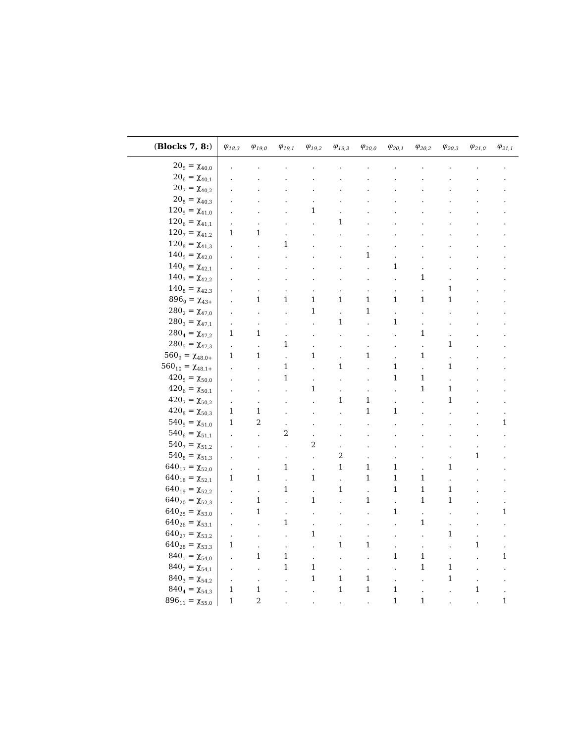| ( Blocks 7, 8: ) | φ<sub>18,3</sub> | φ<sub>19,0</sub> | φ<sub>19,1</sub> | φ<sub>19,2</sub> | φ<sub>19,3</sub> | φ<sub>20,0</sub> | φ<sub>20,1</sub> | φ<sub>20,2</sub> | φ<sub>20,3</sub> | φ<sub>21,0</sub> | φ<sub>21,1</sub> |
| --- | --- | --- | --- | --- | --- | --- | --- | --- | --- | --- | --- |
| 20<sub>5</sub> = χ<sub>40,0</sub> | . | . | . | . | . | . | . | . | . | . | . |
| 20<sub>6</sub> = χ<sub>40,1</sub> | . | . | . | . | . | . | . | . | . | . | . |
| 20<sub>7</sub> = χ<sub>40,2</sub> | . | . | . | . | . | . | . | . | . | . | . |
| 20<sub>8</sub> = χ<sub>40,3</sub> | . | . | . | . | . | . | . | . | . | . | . |
| 120<sub>5</sub> = χ<sub>41,0</sub> | . | . | . | 1 | . | . | . | . | . | . | . |
| 120<sub>6</sub> = χ<sub>41,1</sub> | . | . | . | . | 1 | . | . | . | . | . | . |
| 120<sub>7</sub> = χ<sub>41,2</sub> | 1 | 1 | . | . | . | . | . | . | . | . | . |
| 120<sub>8</sub> = χ<sub>41,3</sub> | . | . | 1 | . | . | . | . | . | . | . | . |
| 140<sub>5</sub> = χ<sub>42,0</sub> | . | . | . | . | . | 1 | . | . | . | . | . |
| 140<sub>6</sub> = χ<sub>42,1</sub> | . | . | . | . | . | . | 1 | . | . | . | . |
| 140<sub>7</sub> = χ<sub>42,2</sub> | . | . | . | . | . | . | . | 1 | . | . | . |
| 140<sub>8</sub> = χ<sub>42,3</sub> | . | . | . | . | . | . | . | . | 1 | . | . |
| 896<sub>9</sub> = χ<sub>43+</sub> | . | 1 | 1 | 1 | 1 | 1 | 1 | 1 | 1 | . | . |
| 280<sub>2</sub> = χ<sub>47,0</sub> | . | . | . | 1 | . | 1 | . | . | . | . | . |
| 280<sub>3</sub> = χ<sub>47,1</sub> | . | . | . | . | 1 | . | 1 | . | . | . | . |
| 280<sub>4</sub> = χ<sub>47,2</sub> | 1 | 1 | . | . | . | . | . | 1 | . | . | . |
| 280<sub>5</sub> = χ<sub>47,3</sub> | . | . | 1 | . | . | . | . | . | 1 | . | . |
| 560<sub>9</sub> = χ<sub>48,0+</sub> | 1 | 1 | . | 1 | . | 1 | . | 1 | . | . | . |
| 560<sub>10</sub> = χ<sub>48,1+</sub> | . | . | 1 | . | 1 | . | 1 | . | 1 | . | . |
| 420<sub>5</sub> = χ<sub>50,0</sub> | . | . | 1 | . | . | . | 1 | 1 | . | . | . |
| 420<sub>6</sub> = χ<sub>50,1</sub> | . | . | . | 1 | . | . | . | 1 | 1 | . | . |
| 420<sub>7</sub> = χ<sub>50,2</sub> | . | . | . | . | 1 | 1 | . | . | 1 | . | . |
| 420<sub>8</sub> = χ<sub>50,3</sub> | 1 | 1 | . | . | . | 1 | 1 | . | . | . | . |
| 540<sub>5</sub> = χ<sub>51,0</sub> | 1 | 2 | . | . | . | . | . | . | . | . | 1 |
| 540<sub>6</sub> = χ<sub>51,1</sub> | . | . | 2 | . | . | . | . | . | . | . | . |
| 540<sub>7</sub> = χ<sub>51,2</sub> | . | . | . | 2 | . | . | . | . | . | . | . |
| 540<sub>8</sub> = χ<sub>51,3</sub> | . | . | . | . | 2 | . | . | . | . | 1 | . |
| 640<sub>17</sub> = χ<sub>52,0</sub> | . | . | 1 | . | 1 | 1 | 1 | . | 1 | . | . |
| 640<sub>18</sub> = χ<sub>52,1</sub> | 1 | 1 | . | 1 | . | 1 | 1 | 1 | . | . | . |
| 640<sub>19</sub> = χ<sub>52,2</sub> | . | . | 1 | . | 1 | . | 1 | 1 | 1 | . | . |
| 640<sub>20</sub> = χ<sub>52,3</sub> | . | 1 | . | 1 | . | 1 | . | 1 | 1 | . | . |
| 640<sub>25</sub> = χ<sub>53,0</sub> | . | 1 | . | . | . | . | 1 | . | . | . | 1 |
| 640<sub>26</sub> = χ<sub>53,1</sub> | . | . | 1 | . | . | . | . | 1 | . | . | . |
| 640<sub>27</sub> = χ<sub>53,2</sub> | . | . | . | 1 | . | . | . | . | 1 | . | . |
| 640<sub>28</sub> = χ<sub>53,3</sub> | 1 | . | . | . | 1 | 1 | . | . | . | 1 | . |
| 840<sub>1</sub> = χ<sub>54,0</sub> | . | 1 | 1 | . | . | . | 1 | 1 | . | . | 1 |
| 840<sub>2</sub> = χ<sub>54,1</sub> | . | . | 1 | 1 | . | . | . | 1 | 1 | . | . |
| 840<sub>3</sub> = χ<sub>54,2</sub> | . | . | . | 1 | 1 | 1 | . | . | 1 | . | . |
| 840<sub>4</sub> = χ<sub>54,3</sub> | 1 | 1 | . | . | 1 | 1 | 1 | . | . | 1 | . |
| 896<sub>11</sub> = χ<sub>55,0</sub> | 1 | 2 | . | . | . | . | 1 | 1 | . | . | 1 |